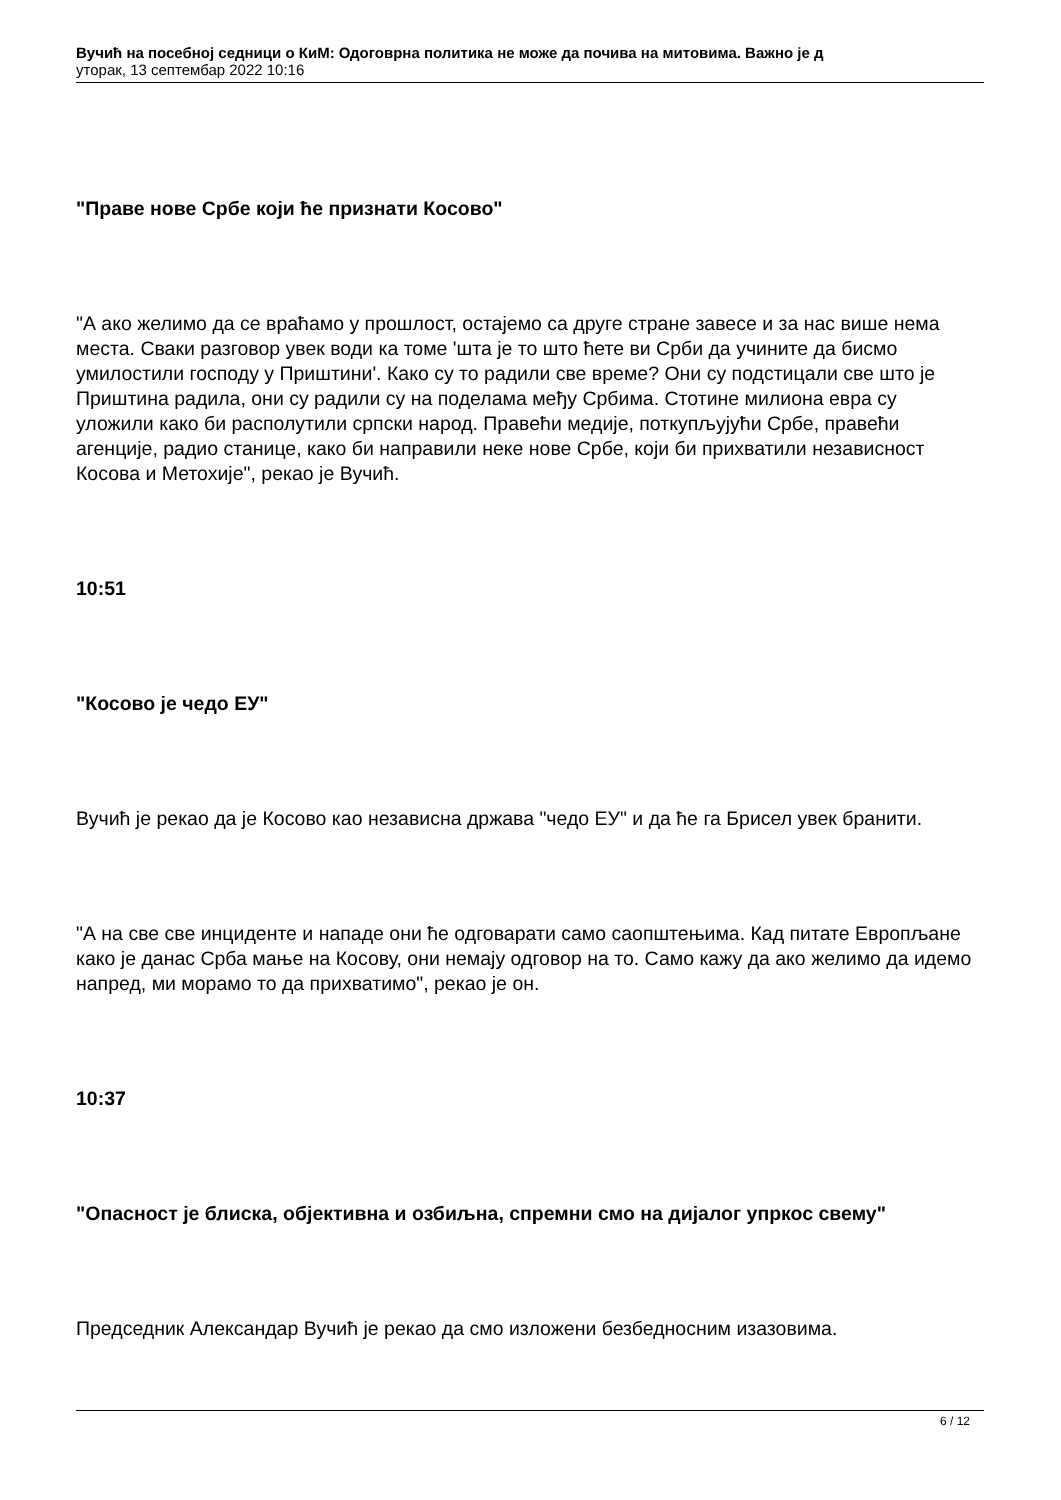Вучић на посебној седници о КиМ: Одоговрна политика не може да почива на митовима. Важно је д
уторак, 13 септембар 2022 10:16
"Праве нове Србе који ће признати Косово"
"А ако желимо да се враћамо у прошлост, остајемо са друге стране завесе и за нас више нема места. Сваки разговор увек води ка томе 'шта је то што ћете ви Срби да учините да бисмо умилостили господу у Приштини'. Како су то радили све време? Они су подстицали све што је Приштина радила, они су радили су на поделама међу Србима. Стотине милиона евра су уложили како би располутили српски народ. Правећи медије, поткупљујући Србе, правећи агенције, радио станице, како би направили неке нове Србе, који би прихватили независност Косова и Метохије", рекао је Вучић.
10:51
"Косово је чедо ЕУ"
Вучић је рекао да је Косово као независна држава "чедо ЕУ" и да ће га Брисел увек бранити.
"А на све све инциденте и нападе они ће одговарати само саопштењима. Кад питате Европљане како је данас Срба мање на Косову, они немају одговор на то. Само кажу да ако желимо да идемо напред, ми морамо то да прихватимо", рекао је он.
10:37
"Опасност је блиска, објективна и озбиљна, спремни смо на дијалог упркос свему"
Председник Александар Вучић је рекао да смо изложени безбедносним изазовима.
6 / 12